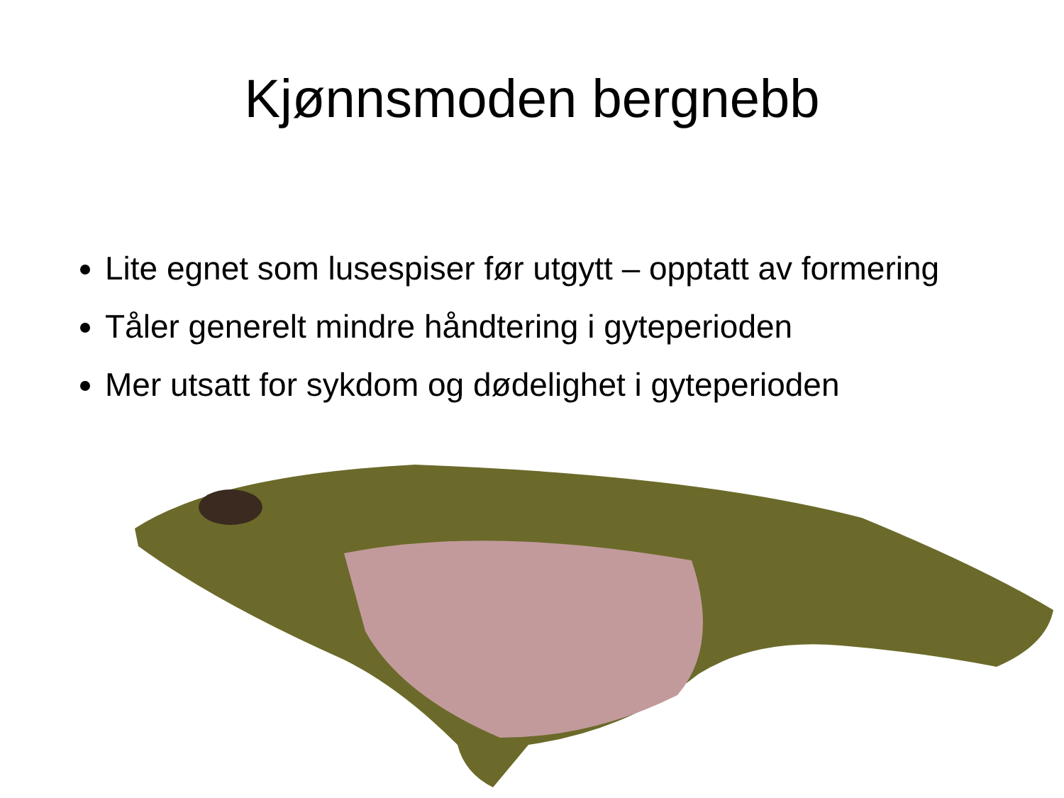Kjønnsmoden bergnebb
Lite egnet som lusespiser før utgytt – opptatt av formering
Tåler generelt mindre håndtering i gyteperioden
Mer utsatt for sykdom og dødelighet i gyteperioden